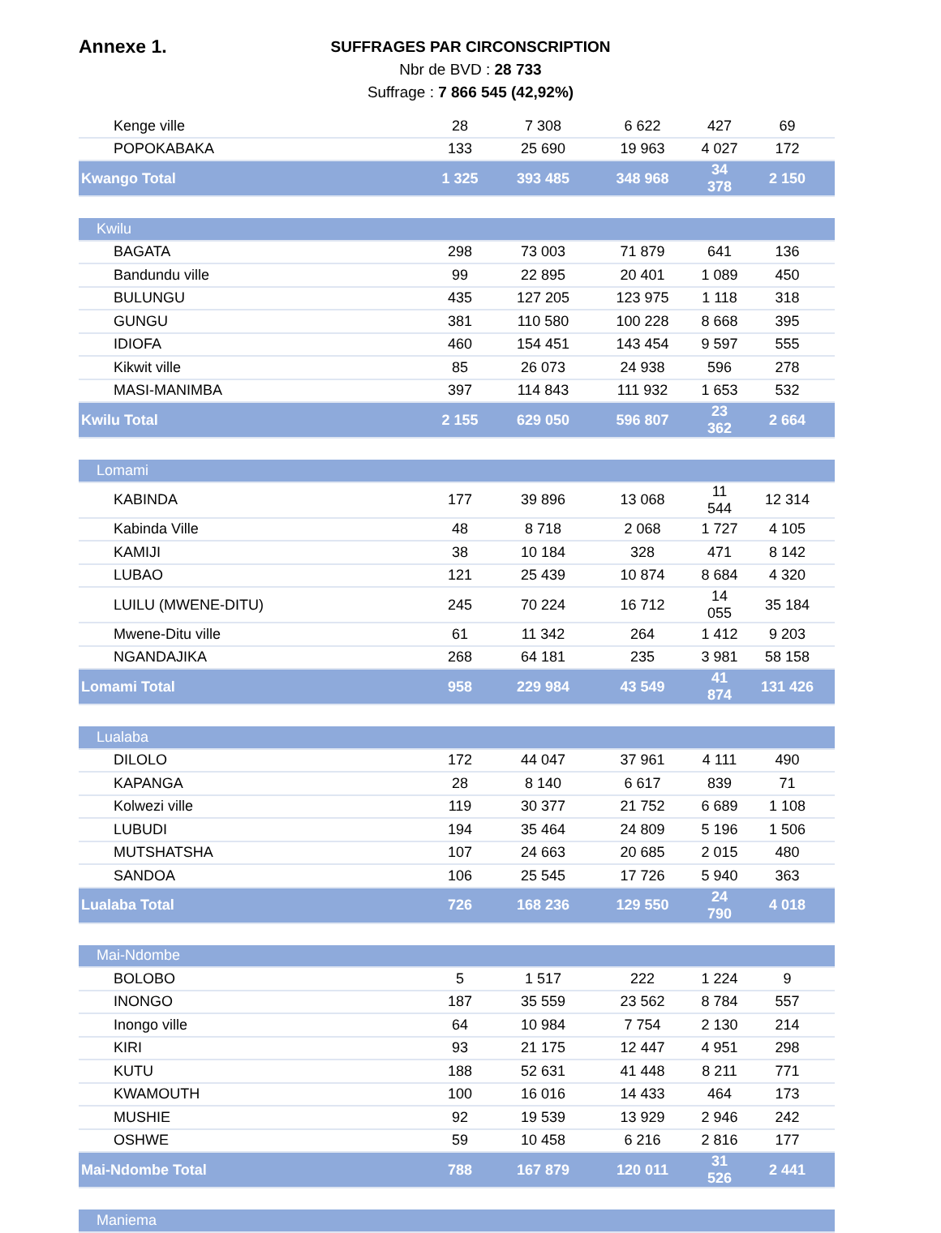Annexe 1.
SUFFRAGES PAR CIRCONSCRIPTION
Nbr de BVD : 28 733
Suffrage : 7 866 545 (42,92%)
| Kenge ville | 28 | 7 308 | 6 622 | 427 | 69 |
| POPOKABAKA | 133 | 25 690 | 19 963 | 4 027 | 172 |
| Kwango Total | 1 325 | 393 485 | 348 968 | 34 378 | 2 150 |
| Kwilu | | | | | |
| BAGATA | 298 | 73 003 | 71 879 | 641 | 136 |
| Bandundu ville | 99 | 22 895 | 20 401 | 1 089 | 450 |
| BULUNGU | 435 | 127 205 | 123 975 | 1 118 | 318 |
| GUNGU | 381 | 110 580 | 100 228 | 8 668 | 395 |
| IDIOFA | 460 | 154 451 | 143 454 | 9 597 | 555 |
| Kikwit ville | 85 | 26 073 | 24 938 | 596 | 278 |
| MASI-MANIMBA | 397 | 114 843 | 111 932 | 1 653 | 532 |
| Kwilu Total | 2 155 | 629 050 | 596 807 | 23 362 | 2 664 |
| Lomami | | | | | |
| KABINDA | 177 | 39 896 | 13 068 | 11 544 | 12 314 |
| Kabinda Ville | 48 | 8 718 | 2 068 | 1 727 | 4 105 |
| KAMIJI | 38 | 10 184 | 328 | 471 | 8 142 |
| LUBAO | 121 | 25 439 | 10 874 | 8 684 | 4 320 |
| LUILU (MWENE-DITU) | 245 | 70 224 | 16 712 | 14 055 | 35 184 |
| Mwene-Ditu ville | 61 | 11 342 | 264 | 1 412 | 9 203 |
| NGANDAJIKA | 268 | 64 181 | 235 | 3 981 | 58 158 |
| Lomami Total | 958 | 229 984 | 43 549 | 41 874 | 131 426 |
| Lualaba | | | | | |
| DILOLO | 172 | 44 047 | 37 961 | 4 111 | 490 |
| KAPANGA | 28 | 8 140 | 6 617 | 839 | 71 |
| Kolwezi ville | 119 | 30 377 | 21 752 | 6 689 | 1 108 |
| LUBUDI | 194 | 35 464 | 24 809 | 5 196 | 1 506 |
| MUTSHATSHA | 107 | 24 663 | 20 685 | 2 015 | 480 |
| SANDOA | 106 | 25 545 | 17 726 | 5 940 | 363 |
| Lualaba Total | 726 | 168 236 | 129 550 | 24 790 | 4 018 |
| Mai-Ndombe | | | | | |
| BOLOBO | 5 | 1 517 | 222 | 1 224 | 9 |
| INONGO | 187 | 35 559 | 23 562 | 8 784 | 557 |
| Inongo ville | 64 | 10 984 | 7 754 | 2 130 | 214 |
| KIRI | 93 | 21 175 | 12 447 | 4 951 | 298 |
| KUTU | 188 | 52 631 | 41 448 | 8 211 | 771 |
| KWAMOUTH | 100 | 16 016 | 14 433 | 464 | 173 |
| MUSHIE | 92 | 19 539 | 13 929 | 2 946 | 242 |
| OSHWE | 59 | 10 458 | 6 216 | 2 816 | 177 |
| Mai-Ndombe Total | 788 | 167 879 | 120 011 | 31 526 | 2 441 |
| Maniema | | | | | |